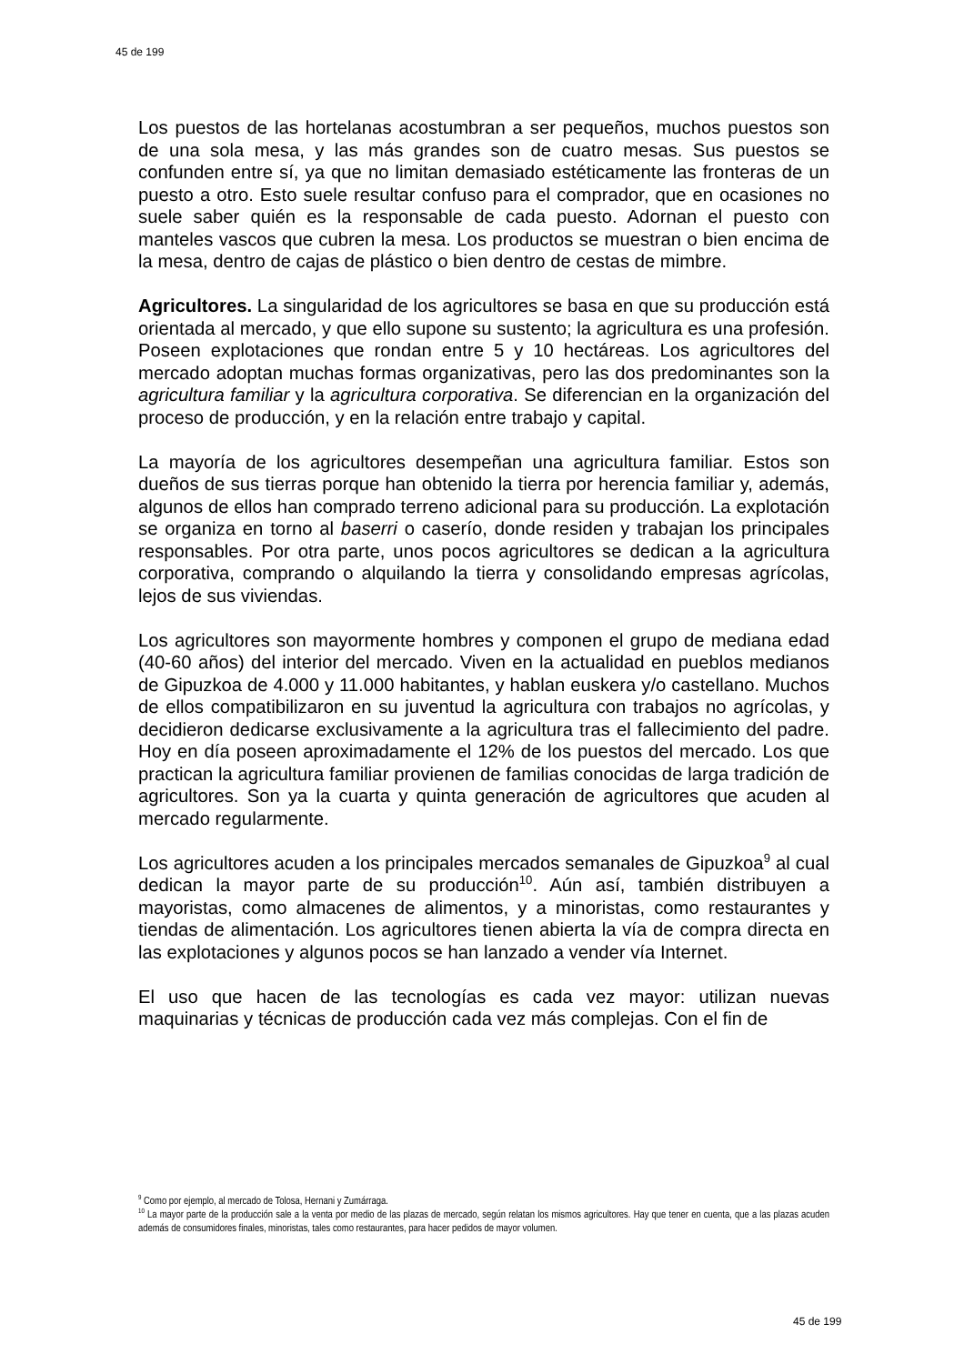45 de 199
Los puestos de las hortelanas acostumbran a ser pequeños, muchos puestos son de una sola mesa, y las más grandes son de cuatro mesas. Sus puestos se confunden entre sí, ya que no limitan demasiado estéticamente las fronteras de un puesto a otro. Esto suele resultar confuso para el comprador, que en ocasiones no suele saber quién es la responsable de cada puesto. Adornan el puesto con manteles vascos que cubren la mesa. Los productos se muestran o bien encima de la mesa, dentro de cajas de plástico o bien dentro de cestas de mimbre.
Agricultores. La singularidad de los agricultores se basa en que su producción está orientada al mercado, y que ello supone su sustento; la agricultura es una profesión. Poseen explotaciones que rondan entre 5 y 10 hectáreas. Los agricultores del mercado adoptan muchas formas organizativas, pero las dos predominantes son la agricultura familiar y la agricultura corporativa. Se diferencian en la organización del proceso de producción, y en la relación entre trabajo y capital.
La mayoría de los agricultores desempeñan una agricultura familiar. Estos son dueños de sus tierras porque han obtenido la tierra por herencia familiar y, además, algunos de ellos han comprado terreno adicional para su producción. La explotación se organiza en torno al baserri o caserío, donde residen y trabajan los principales responsables. Por otra parte, unos pocos agricultores se dedican a la agricultura corporativa, comprando o alquilando la tierra y consolidando empresas agrícolas, lejos de sus viviendas.
Los agricultores son mayormente hombres y componen el grupo de mediana edad (40-60 años) del interior del mercado. Viven en la actualidad en pueblos medianos de Gipuzkoa de 4.000 y 11.000 habitantes, y hablan euskera y/o castellano. Muchos de ellos compatibilizaron en su juventud la agricultura con trabajos no agrícolas, y decidieron dedicarse exclusivamente a la agricultura tras el fallecimiento del padre. Hoy en día poseen aproximadamente el 12% de los puestos del mercado. Los que practican la agricultura familiar provienen de familias conocidas de larga tradición de agricultores. Son ya la cuarta y quinta generación de agricultores que acuden al mercado regularmente.
Los agricultores acuden a los principales mercados semanales de Gipuzkoa<sup>9</sup> al cual dedican la mayor parte de su producción<sup>10</sup>. Aún así, también distribuyen a mayoristas, como almacenes de alimentos, y a minoristas, como restaurantes y tiendas de alimentación. Los agricultores tienen abierta la vía de compra directa en las explotaciones y algunos pocos se han lanzado a vender vía Internet.
El uso que hacen de las tecnologías es cada vez mayor: utilizan nuevas maquinarias y técnicas de producción cada vez más complejas. Con el fin de
<sup>9</sup> Como por ejemplo, al mercado de Tolosa, Hernani y Zumárraga.
<sup>10</sup> La mayor parte de la producción sale a la venta por medio de las plazas de mercado, según relatan los mismos agricultores. Hay que tener en cuenta, que a las plazas acuden además de consumidores finales, minoristas, tales como restaurantes, para hacer pedidos de mayor volumen.
45 de 199